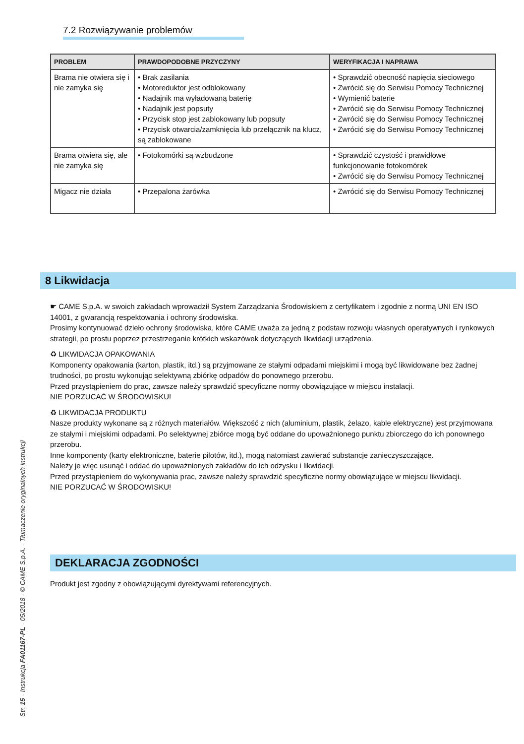7.2 Rozwiązywanie problemów
| PROBLEM | PRAWDOPODOBNE PRZYCZYNY | WERYFIKACJA I NAPRAWA |
| --- | --- | --- |
| Brama nie otwiera się i nie zamyka się | • Brak zasilania • Motoreduktor jest odblokowany • Nadajnik ma wyładowaną baterię • Nadajnik jest popsuty • Przycisk stop jest zablokowany lub popsuty • Przycisk otwarcia/zamknięcia lub przełącznik na klucz, są zablokowane | • Sprawdzić obecność napięcia sieciowego • Zwrócić się do Serwisu Pomocy Technicznej • Wymienić baterie • Zwrócić się do Serwisu Pomocy Technicznej • Zwrócić się do Serwisu Pomocy Technicznej • Zwrócić się do Serwisu Pomocy Technicznej |
| Brama otwiera się, ale nie zamyka się | • Fotokomórki są wzbudzone | • Sprawdzić czystość i prawidłowe funkcjonowanie fotokomórek • Zwrócić się do Serwisu Pomocy Technicznej |
| Migacz nie działa | • Przepalona żarówka | • Zwrócić się do Serwisu Pomocy Technicznej |
8 Likwidacja
☛ CAME S.p.A. w swoich zakładach wprowadził System Zarządzania Środowiskiem z certyfikatem i zgodnie z normą UNI EN ISO 14001, z gwarancją respektowania i ochrony środowiska.
Prosimy kontynuować dzieło ochrony środowiska, które CAME uważa za jedną z podstaw rozwoju własnych operatywnych i rynkowych strategii, po prostu poprzez przestrzeganie krótkich wskazówek dotyczących likwidacji urządzenia.
♻ LIKWIDACJA OPAKOWANIA
Komponenty opakowania (karton, plastik, itd.) są przyjmowane ze stałymi odpadami miejskimi i mogą być likwidowane bez żadnej trudności, po prostu wykonując selektywną zbiórkę odpadów do ponownego przerobu.
Przed przystąpieniem do prac, zawsze należy sprawdzić specyficzne normy obowiązujące w miejscu instalacji.
NIE PORZUCAĆ W ŚRODOWISKU!
♻ LIKWIDACJA PRODUKTU
Nasze produkty wykonane są z różnych materiałów. Większość z nich (aluminium, plastik, żelazo, kable elektryczne) jest przyjmowana ze stałymi i miejskimi odpadami. Po selektywnej zbiórce mogą być oddane do upoważnionego punktu zbiorczego do ich ponownego przerobu.
Inne komponenty (karty elektroniczne, baterie pilotów, itd.), mogą natomiast zawierać substancje zanieczyszczające.
Należy je więc usunąć i oddać do upoważnionych zakładów do ich odzysku i likwidacji.
Przed przystąpieniem do wykonywania prac, zawsze należy sprawdzić specyficzne normy obowiązujące w miejscu likwidacji.
NIE PORZUCAĆ W ŚRODOWISKU!
DEKLARACJA ZGODNOŚCI
Produkt jest zgodny z obowiązującymi dyrektywami referencyjnych.
Str. 15 - Instrukcja FA01167-PL - 05/2018 - © CAME S.p.A. - Tłumaczenie oryginalnych instrukcji